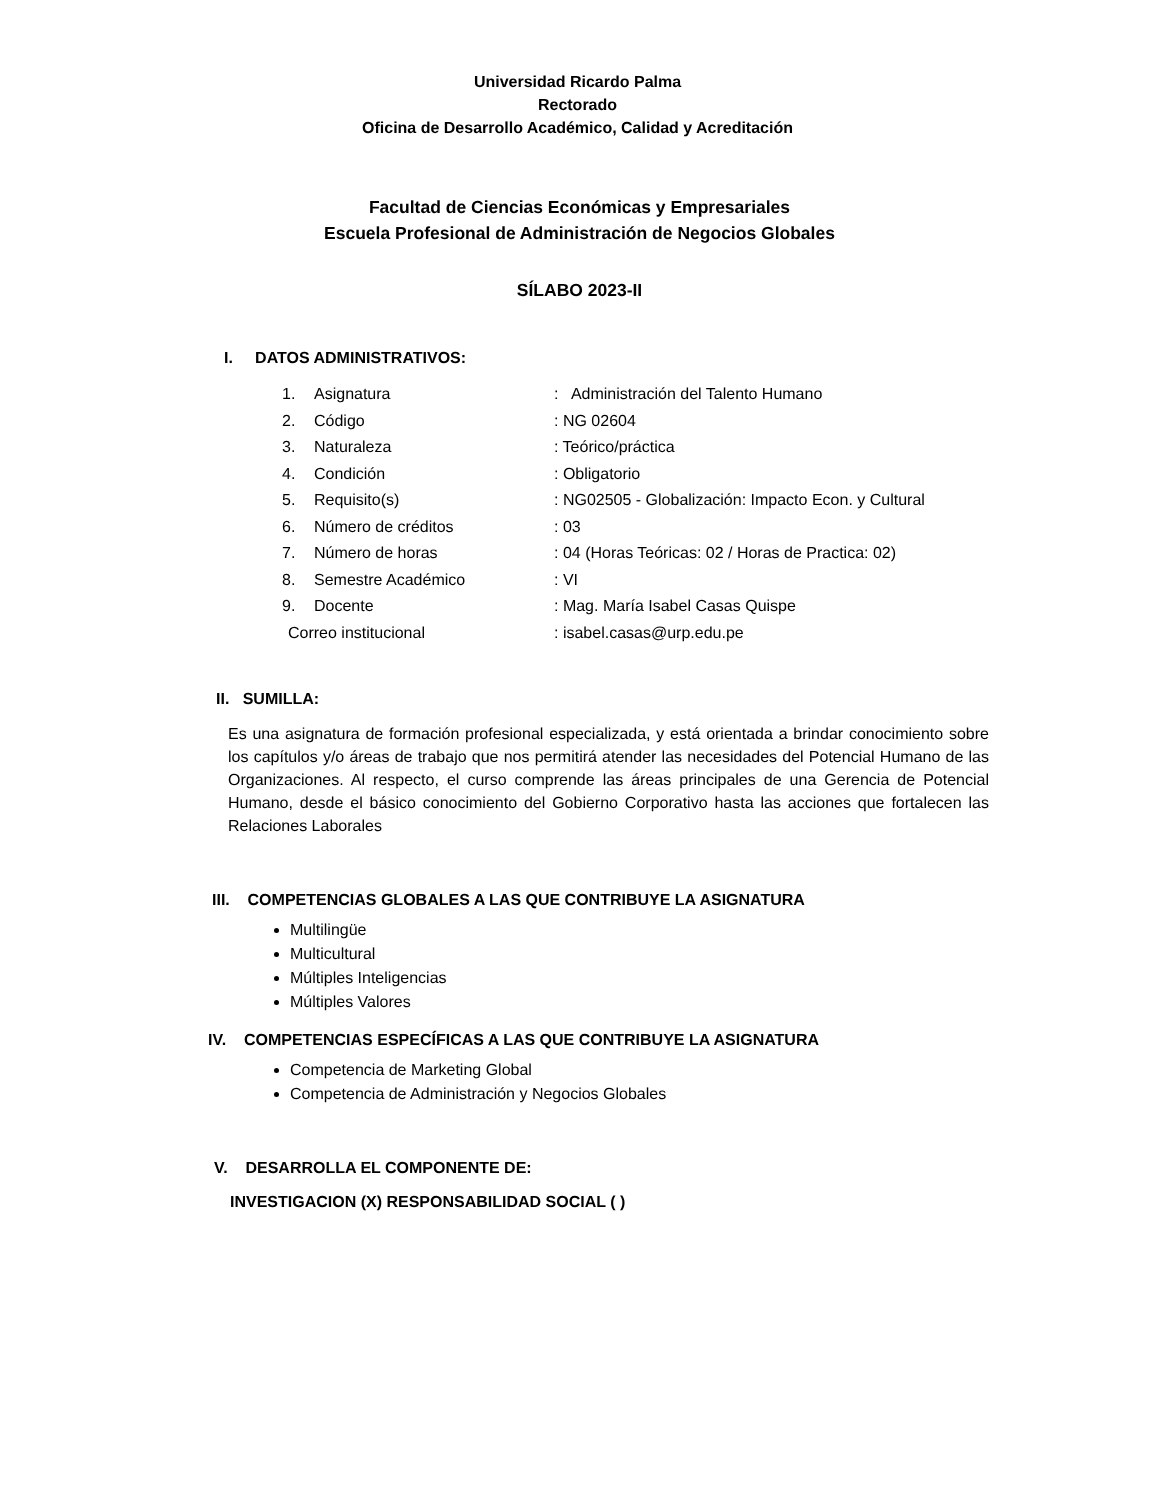Universidad Ricardo Palma
Rectorado
Oficina de Desarrollo Académico, Calidad y Acreditación
Facultad de Ciencias Económicas y Empresariales
Escuela Profesional de Administración de Negocios Globales
SÍLABO 2023-II
I. DATOS ADMINISTRATIVOS:
1. Asignatura: Administración del Talento Humano
2. Código: NG 02604
3. Naturaleza: Teórico/práctica
4. Condición: Obligatorio
5. Requisito(s): NG02505 - Globalización: Impacto Econ. y Cultural
6. Número de créditos: 03
7. Número de horas: 04 (Horas Teóricas: 02 / Horas de Practica: 02)
8. Semestre Académico: VI
9. Docente: Mag. María Isabel Casas Quispe
Correo institucional: isabel.casas@urp.edu.pe
II. SUMILLA:
Es una asignatura de formación profesional especializada, y está orientada a brindar conocimiento sobre los capítulos y/o áreas de trabajo que nos permitirá atender las necesidades del Potencial Humano de las Organizaciones. Al respecto, el curso comprende las áreas principales de una Gerencia de Potencial Humano, desde el básico conocimiento del Gobierno Corporativo hasta las acciones que fortalecen las Relaciones Laborales
III. COMPETENCIAS GLOBALES A LAS QUE CONTRIBUYE LA ASIGNATURA
Multilingüe
Multicultural
Múltiples Inteligencias
Múltiples Valores
IV. COMPETENCIAS ESPECÍFICAS A LAS QUE CONTRIBUYE LA ASIGNATURA
Competencia de Marketing Global
Competencia de Administración y Negocios Globales
V. DESARROLLA EL COMPONENTE DE:
INVESTIGACION (X) RESPONSABILIDAD SOCIAL ( )